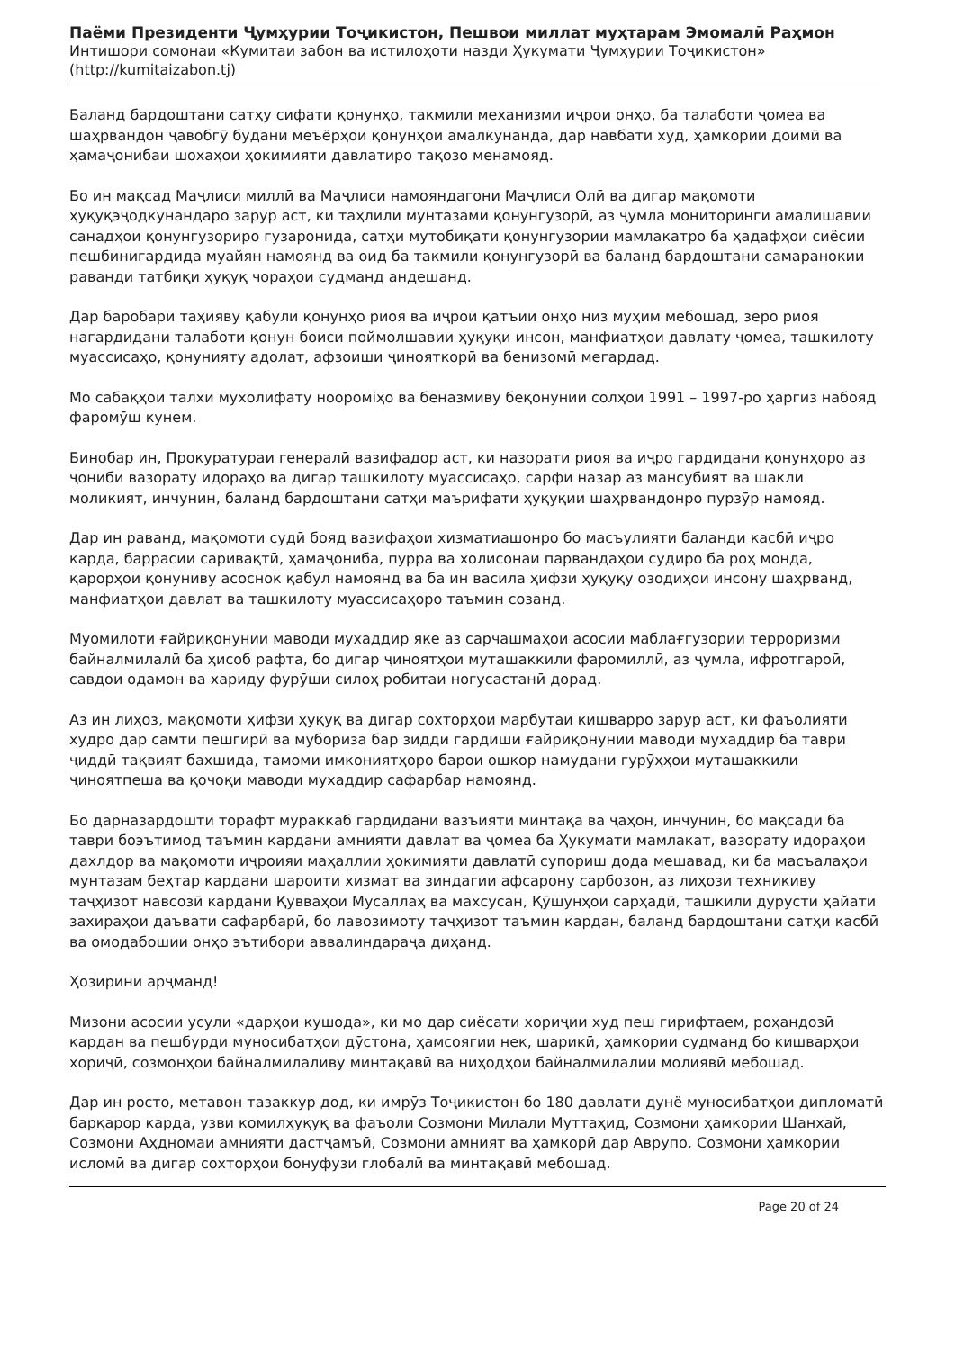Паёми Президенти Ҷумҳурии Тоҷикистон, Пешвои миллат муҳтарам Эмомалӣ Раҳмон
Интишори сомонаи «Кумитаи забон ва истилоҳоти назди Ҳукумати Ҷумҳурии Тоҷикистон»
(http://kumitaizabon.tj)
Баланд бардоштани сатҳу сифати қонунҳо, такмили механизми иҷрои онҳо, ба талаботи ҷомеа ва шаҳрвандон ҷавобгӯ будани меъёрҳои қонунҳои амалкунанда, дар навбати худ, ҳамкории доимӣ ва ҳамаҷонибаи шохаҳои ҳокимияти давлатиро тақозо менамояд.
Бо ин мақсад Маҷлиси миллӣ ва Маҷлиси намояндагони Маҷлиси Олӣ ва дигар мақомоти ҳуқуқэҷодкунандаро зарур аст, ки таҳлили мунтазами қонунгузорӣ, аз ҷумла мониторинги амалишавии санадҳои қонунгузориро гузаронида, сатҳи мутобиқати қонунгузории мамлакатро ба ҳадафҳои сиёсии пешбинигардида муайян намоянд ва оид ба такмили қонунгузорӣ ва баланд бардоштани самаранокии раванди татбиқи ҳуқуқ чораҳои судманд андешанд.
Дар баробари таҳияву қабули қонунҳо риоя ва иҷрои қатъии онҳо низ муҳим мебошад, зеро риоя нагардидани талаботи қонун боиси поймолшавии ҳуқуқи инсон, манфиатҳои давлату ҷомеа, ташкилоту муассисаҳо, қонунияту адолат, афзоиши ҷинояткорӣ ва бенизомӣ мегардад.
Мо сабақҳои талхи мухолифату ноороміҳо ва беназмиву беқонунии солҳои 1991 – 1997-ро ҳаргиз набояд фаромӯш кунем.
Бинобар ин, Прокуратураи генералӣ вазифадор аст, ки назорати риоя ва иҷро гардидани қонунҳоро аз ҷониби вазорату идораҳо ва дигар ташкилоту муассисаҳо, сарфи назар аз мансубият ва шакли моликият, инчунин, баланд бардоштани сатҳи маърифати ҳуқуқии шаҳрвандонро пурзӯр намояд.
Дар ин раванд, мақомоти судӣ бояд вазифаҳои хизматиашонро бо масъулияти баланди касбӣ иҷро карда, баррасии саривақтӣ, ҳамаҷониба, пурра ва холисонаи парвандаҳои судиро ба роҳ монда, қарорҳои қонуниву асоснок қабул намоянд ва ба ин васила ҳифзи ҳуқуқу озодиҳои инсону шаҳрванд, манфиатҳои давлат ва ташкилоту муассисаҳоро таъмин созанд.
Муомилоти ғайриқонунии маводи мухаддир яке аз сарчашмаҳои асосии маблағгузории терроризми байналмилалӣ ба ҳисоб рафта, бо дигар ҷиноятҳои муташаккили фаромиллӣ, аз ҷумла, ифротгароӣ, савдои одамон ва хариду фурӯши силоҳ робитаи ногусастанӣ дорад.
Аз ин лиҳоз, мақомоти ҳифзи ҳуқуқ ва дигар сохторҳои марбутаи кишварро зарур аст, ки фаъолияти худро дар самти пешгирӣ ва мубориза бар зидди гардиши ғайриқонунии маводи мухаддир ба таври ҷиддӣ тақвият бахшида, тамоми имкониятҳоро барои ошкор намудани гурӯҳҳои муташаккили ҷиноятпеша ва қочоқи маводи мухаддир сафарбар намоянд.
Бо дарназардошти торафт мураккаб гардидани вазъияти минтақа ва ҷаҳон, инчунин, бо мақсади ба таври боэътимод таъмин кардани амнияти давлат ва ҷомеа ба Ҳукумати мамлакат, вазорату идораҳои дахлдор ва мақомоти иҷроияи маҳаллии ҳокимияти давлатӣ супориш дода мешавад, ки ба масъалаҳои мунтазам беҳтар кардани шароити хизмат ва зиндагии афсарону сарбозон, аз лиҳози техникиву таҷҳизот навсозӣ кардани Қувваҳои Мусаллаҳ ва махсусан, Қӯшунҳои сарҳадӣ, ташкили дурусти ҳайати захираҳои даъвати сафарбарӣ, бо лавозимоту таҷҳизот таъмин кардан, баланд бардоштани сатҳи касбӣ ва омодабошии онҳо эътибори аввалиндараҷа диҳанд.
Ҳозирини арҷманд!
Мизони асосии усули «дарҳои кушода», ки мо дар сиёсати хориҷии худ пеш гирифтаем, роҳандозӣ кардан ва пешбурди муносибатҳои дӯстона, ҳамсоягии нек, шарикӣ, ҳамкории судманд бо кишварҳои хориҷӣ, созмонҳои байналмилаливу минтақавӣ ва ниҳодҳои байналмилалии молиявӣ мебошад.
Дар ин росто, метавон тазаккур дод, ки имрӯз Тоҷикистон бо 180 давлати дунё муносибатҳои дипломатӣ барқарор карда, узви комилҳуқуқ ва фаъоли Созмони Милали Муттаҳид, Созмони ҳамкории Шанхай, Созмони Аҳдномаи амнияти дастҷамъӣ, Созмони амният ва ҳамкорӣ дар Аврупо, Созмони ҳамкории исломӣ ва дигар сохторҳои бонуфузи глобалӣ ва минтақавӣ мебошад.
Page 20 of 24